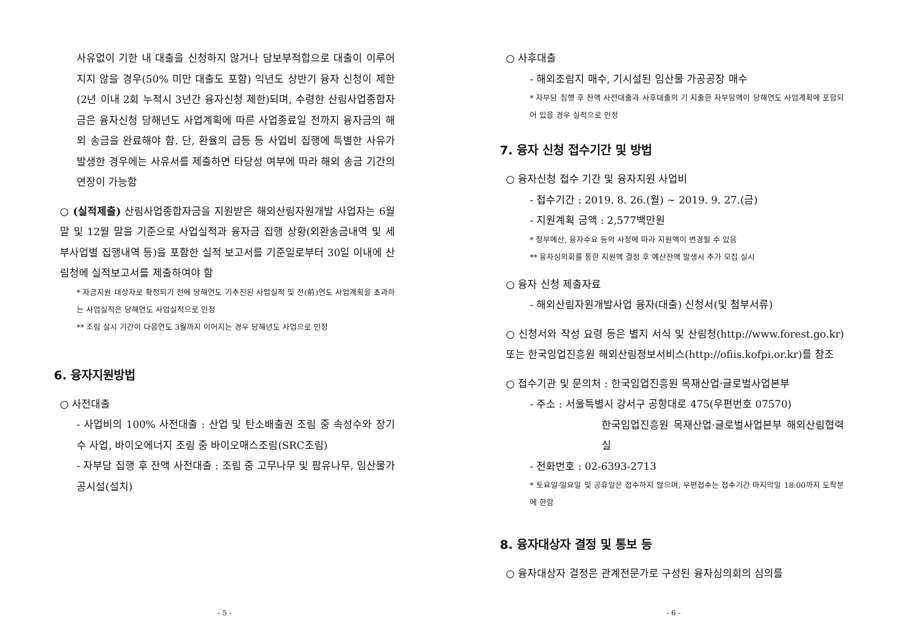사유없이 기한 내 대출을 신청하지 않거나 담보부적합으로 대출이 이루어지지 않을 경우(50% 미만 대출도 포함) 익년도 상반기 융자 신청이 제한(2년 이내 2회 누적시 3년간 융자신청 제한)되며, 수령한 산림사업종합자금은 융자신청 당해년도 사업계획에 따른 사업종료일 전까지 융자금의 해외 송금을 완료해야 함. 단, 환율의 급등 등 사업비 집행에 특별한 사유가 발생한 경우에는 사유서를 제출하면 타당성 여부에 따라 해외 송금 기간의 연장이 가능함
○ (실적제출) 산림사업종합자금을 지원받은 해외산림자원개발 사업자는 6월 말 및 12월 말을 기준으로 사업실적과 융자금 집행 상황(외환송금내역 및 세부사업별 집행내역 등)을 포함한 실적 보고서를 기준일로부터 30일 이내에 산림청에 실적보고서를 제출하여야 함
* 자금지원 대상자로 확정되기 전에 당해연도 기추진된 사업실적 및 전(前)연도 사업계획을 초과하는 사업실적은 당해연도 사업실적으로 인정
** 조림 실시 기간이 다음연도 3월까지 이어지는 경우 당해년도 사업으로 인정
6. 융자지원방법
○ 사전대출
- 사업비의 100% 사전대출 : 산업 및 탄소배출권 조림 중 속성수와 장기수 사업, 바이오에너지 조림 중 바이오매스조림(SRC조림)
- 자부담 집행 후 잔액 사전대출 : 조림 중 고무나무 및 팜유나무, 임산물가공시설(설치)
- 5 -
○ 사후대출
- 해외조림지 매수, 기시설된 임산물 가공공장 매수
* 자부담 집행 후 잔액 사전대출과 사후대출의 기 지출한 자부담액이 당해연도 사업계획에 포함되어 있을 경우 실적으로 인정
7. 융자 신청 접수기간 및 방법
○ 융자신청 접수 기간 및 융자지원 사업비
- 접수기간 : 2019. 8. 26.(월) ~ 2019. 9. 27.(금)
- 지원계획 금액 : 2,577백만원
* 정부예산, 융자수요 등의 사정에 따라 지원액이 변경될 수 있음
** 융자심의회를 통한 지원액 결정 후 예산잔액 발생시 추가 모집 실시
○ 융자 신청 제출자료
- 해외산림자원개발사업 융자(대출) 신청서(및 첨부서류)
○ 신청서와 작성 요령 등은 별지 서식 및 산림청(http://www.forest.go.kr) 또는 한국임업진흥원 해외산림정보서비스(http://ofiis.kofpi.or.kr)를 참조
○ 접수기관 및 문의처 : 한국임업진흥원 목재산업·글로벌사업본부
- 주소 : 서울특별시 강서구 공항대로 475(우편번호 07570)
한국임업진흥원 목재산업·글로벌사업본부 해외산림협력실
- 전화번호 : 02-6393-2713
* 토요일·일요일 및 공휴일은 접수하지 않으며, 우편접수는 접수기간 마지막일 18:00까지 도착분에 한함
8. 융자대상자 결정 및 통보 등
○ 융자대상자 결정은 관계전문가로 구성된 융자심의회의 심의를
- 6 -